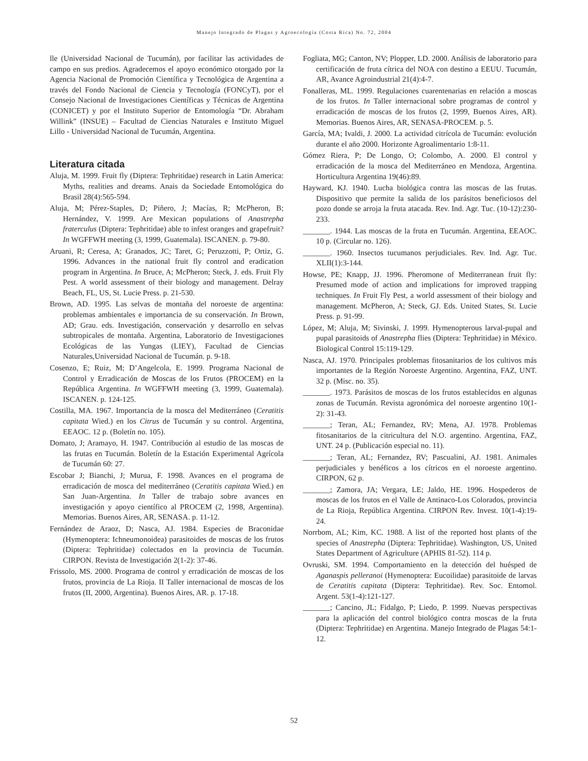Manejo Integrado de Plagas y Agroecología (Costa Rica) No. 72, 2004
lle (Universidad Nacional de Tucumán), por facilitar las actividades de campo en sus predios. Agradecemos el apoyo económico otorgado por la Agencia Nacional de Promoción Científica y Tecnológica de Argentina a través del Fondo Nacional de Ciencia y Tecnología (FONCyT), por el Consejo Nacional de Investigaciones Científicas y Técnicas de Argentina (CONICET) y por el Instituto Superior de Entomología “Dr. Abraham Willink” (INSUE) – Facultad de Ciencias Naturales e Instituto Miguel Lillo - Universidad Nacional de Tucumán, Argentina.
Literatura citada
Aluja, M. 1999. Fruit fly (Diptera: Tephritidae) research in Latin America: Myths, realities and dreams. Anais da Sociedade Entomológica do Brasil 28(4):565-594.
Aluja, M; Pérez-Staples, D; Piñero, J; Macías, R; McPheron, B; Hernández, V. 1999. Are Mexican populations of Anastrepha fraterculus (Diptera: Tephritidae) able to infest oranges and grapefruit? In WGFFWH meeting (3, 1999, Guatemala). ISCANEN. p. 79-80.
Aruani, R; Ceresa, A; Granados, JC; Taret, G; Peruzzotti, P; Ortiz, G. 1996. Advances in the national fruit fly control and eradication program in Argentina. In Bruce, A; McPheron; Steck, J. eds. Fruit Fly Pest. A world assessment of their biology and management. Delray Beach, FL, US, St. Lucie Press. p. 21-530.
Brown, AD. 1995. Las selvas de montaña del noroeste de argentina: problemas ambientales e importancia de su conservación. In Brown, AD; Grau. eds. Investigación, conservación y desarrollo en selvas subtropicales de montaña. Argentina, Laboratorio de Investigaciones Ecológicas de las Yungas (LIEY), Facultad de Ciencias Naturales,Universidad Nacional de Tucumán. p. 9-18.
Cosenzo, E; Ruiz, M; D’Angelcola, E. 1999. Programa Nacional de Control y Erradicación de Moscas de los Frutos (PROCEM) en la República Argentina. In WGFFWH meeting (3, 1999, Guatemala). ISCANEN. p. 124-125.
Costilla, MA. 1967. Importancia de la mosca del Mediterráneo (Ceratitis capitata Wied.) en los Citrus de Tucumán y su control. Argentina, EEAOC. 12 p. (Boletín no. 105).
Domato, J; Aramayo, H. 1947. Contribución al estudio de las moscas de las frutas en Tucumán. Boletín de la Estación Experimental Agrícola de Tucumán 60: 27.
Escobar J; Bianchi, J; Murua, F. 1998. Avances en el programa de erradicación de mosca del mediterráneo (Ceratitis capitata Wied.) en San Juan-Argentina. In Taller de trabajo sobre avances en investigación y apoyo científico al PROCEM (2, 1998, Argentina). Memorias. Buenos Aires, AR, SENASA. p. 11-12.
Fernández de Araoz, D; Nasca, AJ. 1984. Especies de Braconidae (Hymenoptera: Ichneumonoidea) parasitoides de moscas de los frutos (Diptera: Tephritidae) colectados en la provincia de Tucumán. CIRPON. Revista de Investigación 2(1-2): 37-46.
Frissolo, MS. 2000. Programa de control y erradicación de moscas de los frutos, provincia de La Rioja. II Taller internacional de moscas de los frutos (II, 2000, Argentina). Buenos Aires, AR. p. 17-18.
Fogliata, MG; Canton, NV; Plopper, LD. 2000. Análisis de laboratorio para certificación de fruta cítrica del NOA con destino a EEUU. Tucumán, AR, Avance Agroindustrial 21(4):4-7.
Fonalleras, ML. 1999. Regulaciones cuarentenarias en relación a moscas de los frutos. In Taller internacional sobre programas de control y erradicación de moscas de los frutos (2, 1999, Buenos Aires, AR). Memorias. Buenos Aires, AR, SENASA-PROCEM. p. 5.
García, MA; Ivaldi, J. 2000. La actividad citrícola de Tucumán: evolución durante el año 2000. Horizonte Agroalimentario 1:8-11.
Gómez Riera, P; De Longo, O; Colombo, A. 2000. El control y erradicación de la mosca del Mediterráneo en Mendoza, Argentina. Horticultura Argentina 19(46):89.
Hayward, KJ. 1940. Lucha biológica contra las moscas de las frutas. Dispositivo que permite la salida de los parásitos beneficiosos del pozo donde se arroja la fruta atacada. Rev. Ind. Agr. Tuc. (10-12):230-233.
_______. 1944. Las moscas de la fruta en Tucumán. Argentina, EEAOC. 10 p. (Circular no. 126).
_______. 1960. Insectos tucumanos perjudiciales. Rev. Ind. Agr. Tuc. XLII(1):3-144.
Howse, PE; Knapp, JJ. 1996. Pheromone of Mediterranean fruit fly: Presumed mode of action and implications for improved trapping techniques. In Fruit Fly Pest, a world assessment of their biology and management. McPheron, A; Steck, GJ. Eds. United States, St. Lucie Press. p. 91-99.
López, M; Aluja, M; Sivinski, J. 1999. Hymenopterous larval-pupal and pupal parasitoids of Anastrepha flies (Diptera: Tephritidae) in México. Biological Control 15:119-129.
Nasca, AJ. 1970. Principales problemas fitosanitarios de los cultivos más importantes de la Región Noroeste Argentino. Argentina, FAZ, UNT. 32 p. (Misc. no. 35).
_______. 1973. Parásitos de moscas de los frutos establecidos en algunas zonas de Tucumán. Revista agronómica del noroeste argentino 10(1-2): 31-43.
_______; Teran, AL; Fernandez, RV; Mena, AJ. 1978. Problemas fitosanitarios de la citricultura del N.O. argentino. Argentina, FAZ, UNT. 24 p. (Publicación especial no. 11).
_______; Teran, AL; Fernandez, RV; Pascualini, AJ. 1981. Animales perjudiciales y benéficos a los cítricos en el noroeste argentino. CIRPON, 62 p.
_______; Zamora, JA; Vergara, LE; Jaldo, HE. 1996. Hospederos de moscas de los frutos en el Valle de Antinaco-Los Colorados, provincia de La Rioja, República Argentina. CIRPON Rev. Invest. 10(1-4):19-24.
Norrbom, AL; Kim, KC. 1988. A list of the reported host plants of the species of Anastrepha (Diptera: Tephritidae). Washington, US, United States Department of Agriculture (APHIS 81-52). 114 p.
Ovruski, SM. 1994. Comportamiento en la detección del huésped de Aganaspis pelleranoi (Hymenoptera: Eucoilidae) parasitoide de larvas de Ceratitis capitata (Diptera: Tephritidae). Rev. Soc. Entomol. Argent. 53(1-4):121-127.
_______; Cancino, JL; Fidalgo, P; Liedo, P. 1999. Nuevas perspectivas para la aplicación del control biológico contra moscas de la fruta (Diptera: Tephritidae) en Argentina. Manejo Integrado de Plagas 54:1-12.
52